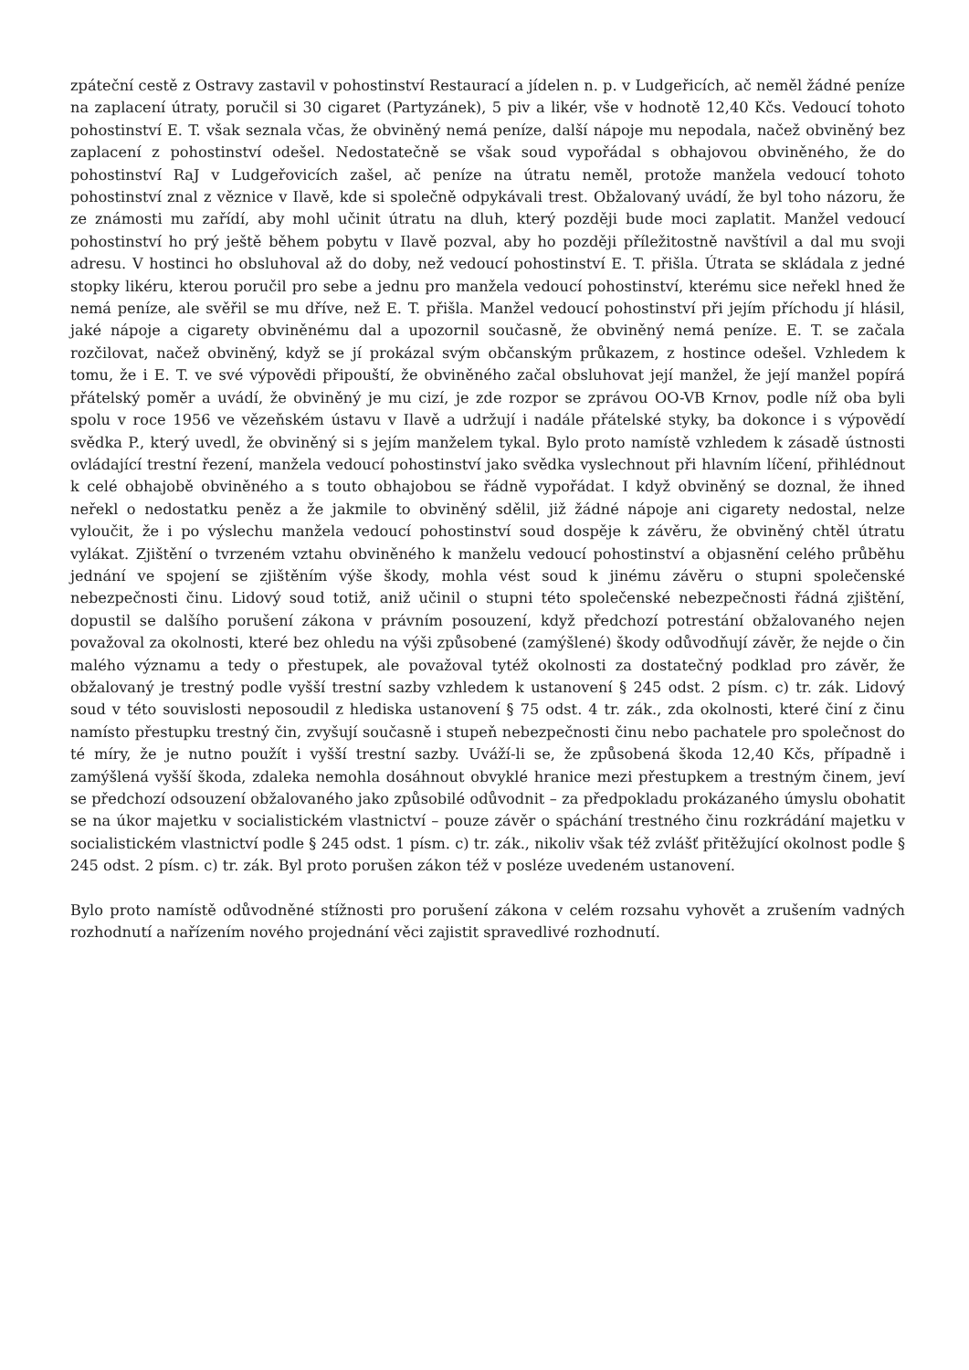zpáteční cestě z Ostravy zastavil v pohostinství Restaurací a jídelen n. p. v Ludgeřicích, ač neměl žádné peníze na zaplacení útraty, poručil si 30 cigaret (Partyzánek), 5 piv a likér, vše v hodnotě 12,40 Kčs. Vedoucí tohoto pohostinství E. T. však seznala včas, že obviněný nemá peníze, další nápoje mu nepodala, načež obviněný bez zaplacení z pohostinství odešel. Nedostatečně se však soud vypořádal s obhajovou obviněného, že do pohostinství RaJ v Ludgeřovicích zašel, ač peníze na útratu neměl, protože manžela vedoucí tohoto pohostinství znal z věznice v Ilavě, kde si společně odpykávali trest. Obžalovaný uvádí, že byl toho názoru, že ze známosti mu zařídí, aby mohl učinit útratu na dluh, který později bude moci zaplatit. Manžel vedoucí pohostinství ho prý ještě během pobytu v Ilavě pozval, aby ho později příležitostně navštívil a dal mu svoji adresu. V hostinci ho obsluhoval až do doby, než vedoucí pohostinství E. T. přišla. Útrata se skládala z jedné stopky likéru, kterou poručil pro sebe a jednu pro manžela vedoucí pohostinství, kterému sice neřekl hned že nemá peníze, ale svěřil se mu dříve, než E. T. přišla. Manžel vedoucí pohostinství při jejím příchodu jí hlásil, jaké nápoje a cigarety obviněnému dal a upozornil současně, že obviněný nemá peníze. E. T. se začala rozčilovat, načež obviněný, když se jí prokázal svým občanským průkazem, z hostince odešel. Vzhledem k tomu, že i E. T. ve své výpovědi připouští, že obviněného začal obsluhovat její manžel, že její manžel popírá přátelský poměr a uvádí, že obviněný je mu cizí, je zde rozpor se zprávou OO-VB Krnov, podle níž oba byli spolu v roce 1956 ve vězeňském ústavu v Ilavě a udržují i nadále přátelské styky, ba dokonce i s výpovědí svědka P., který uvedl, že obviněný si s jejím manželem tykal. Bylo proto namístě vzhledem k zásadě ústnosti ovládající trestní řezení, manžela vedoucí pohostinství jako svědka vyslechnout při hlavním líčení, přihlédnout k celé obhajobě obviněného a s touto obhajobou se řádně vypořádat. I když obviněný se doznal, že ihned neřekl o nedostatku peněz a že jakmile to obviněný sdělil, již žádné nápoje ani cigarety nedostal, nelze vyloučit, že i po výslechu manžela vedoucí pohostinství soud dospěje k závěru, že obviněný chtěl útratu vylákat. Zjištění o tvrzeném vztahu obviněného k manželu vedoucí pohostinství a objasnění celého průběhu jednání ve spojení se zjištěním výše škody, mohla vést soud k jinému závěru o stupni společenské nebezpečnosti činu. Lidový soud totiž, aniž učinil o stupni této společenské nebezpečnosti řádná zjištění, dopustil se dalšího porušení zákona v právním posouzení, když předchozí potrestání obžalovaného nejen považoval za okolnosti, které bez ohledu na výši způsobené (zamýšlené) škody odůvodňují závěr, že nejde o čin malého významu a tedy o přestupek, ale považoval tytéž okolnosti za dostatečný podklad pro závěr, že obžalovaný je trestný podle vyšší trestní sazby vzhledem k ustanovení § 245 odst. 2 písm. c) tr. zák. Lidový soud v této souvislosti neposoudil z hlediska ustanovení § 75 odst. 4 tr. zák., zda okolnosti, které činí z činu namísto přestupku trestný čin, zvyšují současně i stupeň nebezpečnosti činu nebo pachatele pro společnost do té míry, že je nutno použít i vyšší trestní sazby. Uváží-li se, že způsobená škoda 12,40 Kčs, případně i zamýšlená vyšší škoda, zdaleka nemohla dosáhnout obvyklé hranice mezi přestupkem a trestným činem, jeví se předchozí odsouzení obžalovaného jako způsobilé odůvodnit – za předpokladu prokázaného úmyslu obohatit se na úkor majetku v socialistickém vlastnictví – pouze závěr o spáchání trestného činu rozkrádání majetku v socialistickém vlastnictví podle § 245 odst. 1 písm. c) tr. zák., nikoliv však též zvlášť přitěžující okolnost podle § 245 odst. 2 písm. c) tr. zák. Byl proto porušen zákon též v posléze uvedeném ustanovení.
Bylo proto namístě odůvodněné stížnosti pro porušení zákona v celém rozsahu vyhovět a zrušením vadných rozhodnutí a nařízením nového projednání věci zajistit spravedlivé rozhodnutí.